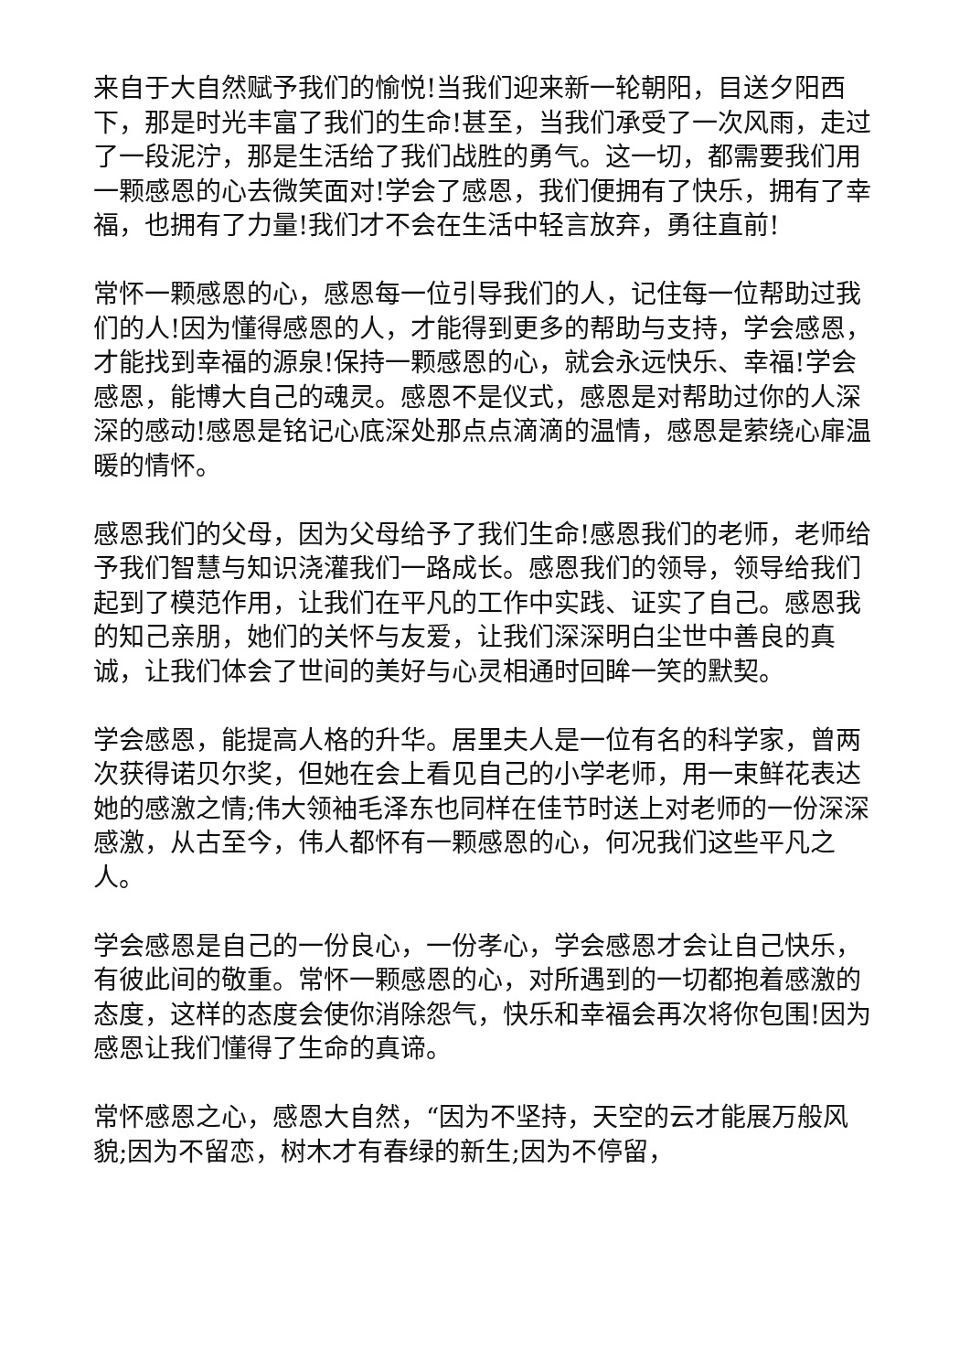来自于大自然赋予我们的愉悦!当我们迎来新一轮朝阳，目送夕阳西下，那是时光丰富了我们的生命!甚至，当我们承受了一次风雨，走过了一段泥泞，那是生活给了我们战胜的勇气。这一切，都需要我们用一颗感恩的心去微笑面对!学会了感恩，我们便拥有了快乐，拥有了幸福，也拥有了力量!我们才不会在生活中轻言放弃，勇往直前!
常怀一颗感恩的心，感恩每一位引导我们的人，记住每一位帮助过我们的人!因为懂得感恩的人，才能得到更多的帮助与支持，学会感恩，才能找到幸福的源泉!保持一颗感恩的心，就会永远快乐、幸福!学会感恩，能博大自己的魂灵。感恩不是仪式，感恩是对帮助过你的人深深的感动!感恩是铭记心底深处那点点滴滴的温情，感恩是萦绕心扉温暖的情怀。
感恩我们的父母，因为父母给予了我们生命!感恩我们的老师，老师给予我们智慧与知识浇灌我们一路成长。感恩我们的领导，领导给我们起到了模范作用，让我们在平凡的工作中实践、证实了自己。感恩我的知己亲朋，她们的关怀与友爱，让我们深深明白尘世中善良的真诚，让我们体会了世间的美好与心灵相通时回眸一笑的默契。
学会感恩，能提高人格的升华。居里夫人是一位有名的科学家，曾两次获得诺贝尔奖，但她在会上看见自己的小学老师，用一束鲜花表达她的感激之情;伟大领袖毛泽东也同样在佳节时送上对老师的一份深深感激，从古至今，伟人都怀有一颗感恩的心，何况我们这些平凡之人。
学会感恩是自己的一份良心，一份孝心，学会感恩才会让自己快乐，有彼此间的敬重。常怀一颗感恩的心，对所遇到的一切都抱着感激的态度，这样的态度会使你消除怨气，快乐和幸福会再次将你包围!因为感恩让我们懂得了生命的真谛。
常怀感恩之心，感恩大自然，“因为不坚持，天空的云才能展万般风貌;因为不留恋，树木才有春绿的新生;因为不停留，